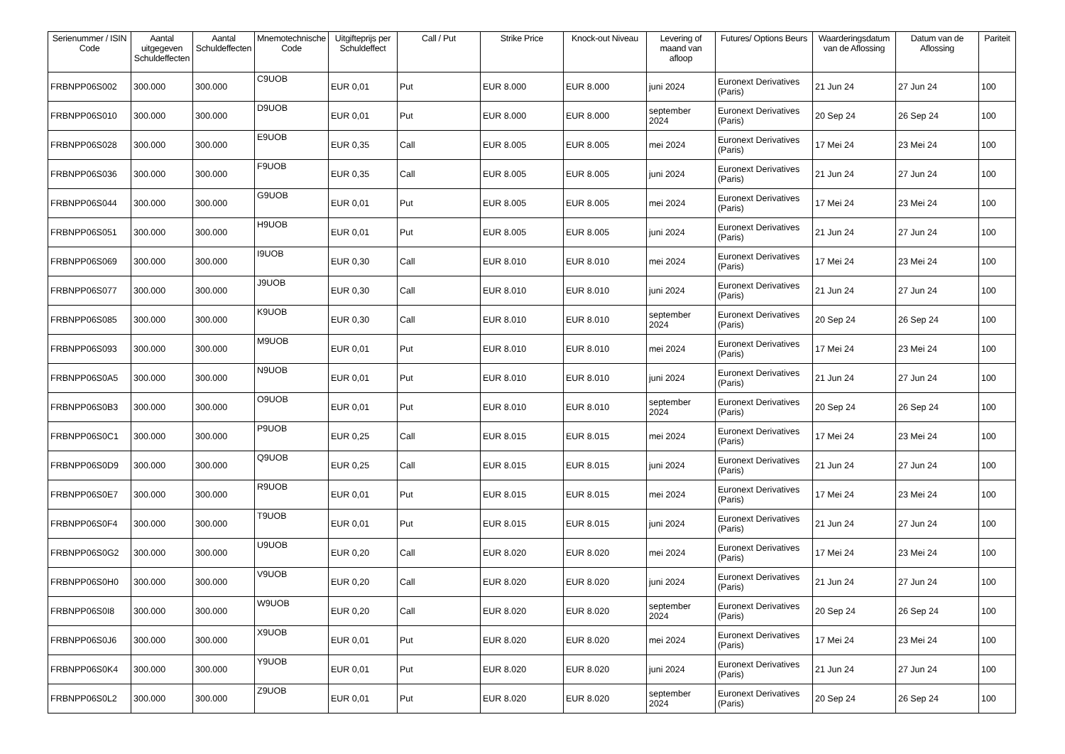| Serienummer / ISIN Code | Aantal uitgegeven Schuldeffecten | Aantal Schuldeffecten | Mnemotechnische Code | Uitgifteprijs per Schuldeffect | Call / Put | Strike Price | Knock-out Niveau | Levering of maand van afloop | Futures/ Options Beurs | Waarderingsdatum van de Aflossing | Datum van de Aflossing | Pariteit |
| --- | --- | --- | --- | --- | --- | --- | --- | --- | --- | --- | --- | --- |
| FRBNPP06S002 | 300.000 | 300.000 | C9UOB | EUR 0,01 | Put | EUR 8.000 | EUR 8.000 | juni 2024 | Euronext Derivatives (Paris) | 21 Jun 24 | 27 Jun 24 | 100 |
| FRBNPP06S010 | 300.000 | 300.000 | D9UOB | EUR 0,01 | Put | EUR 8.000 | EUR 8.000 | september 2024 | Euronext Derivatives (Paris) | 20 Sep 24 | 26 Sep 24 | 100 |
| FRBNPP06S028 | 300.000 | 300.000 | E9UOB | EUR 0,35 | Call | EUR 8.005 | EUR 8.005 | mei 2024 | Euronext Derivatives (Paris) | 17 Mei 24 | 23 Mei 24 | 100 |
| FRBNPP06S036 | 300.000 | 300.000 | F9UOB | EUR 0,35 | Call | EUR 8.005 | EUR 8.005 | juni 2024 | Euronext Derivatives (Paris) | 21 Jun 24 | 27 Jun 24 | 100 |
| FRBNPP06S044 | 300.000 | 300.000 | G9UOB | EUR 0,01 | Put | EUR 8.005 | EUR 8.005 | mei 2024 | Euronext Derivatives (Paris) | 17 Mei 24 | 23 Mei 24 | 100 |
| FRBNPP06S051 | 300.000 | 300.000 | H9UOB | EUR 0,01 | Put | EUR 8.005 | EUR 8.005 | juni 2024 | Euronext Derivatives (Paris) | 21 Jun 24 | 27 Jun 24 | 100 |
| FRBNPP06S069 | 300.000 | 300.000 | I9UOB | EUR 0,30 | Call | EUR 8.010 | EUR 8.010 | mei 2024 | Euronext Derivatives (Paris) | 17 Mei 24 | 23 Mei 24 | 100 |
| FRBNPP06S077 | 300.000 | 300.000 | J9UOB | EUR 0,30 | Call | EUR 8.010 | EUR 8.010 | juni 2024 | Euronext Derivatives (Paris) | 21 Jun 24 | 27 Jun 24 | 100 |
| FRBNPP06S085 | 300.000 | 300.000 | K9UOB | EUR 0,30 | Call | EUR 8.010 | EUR 8.010 | september 2024 | Euronext Derivatives (Paris) | 20 Sep 24 | 26 Sep 24 | 100 |
| FRBNPP06S093 | 300.000 | 300.000 | M9UOB | EUR 0,01 | Put | EUR 8.010 | EUR 8.010 | mei 2024 | Euronext Derivatives (Paris) | 17 Mei 24 | 23 Mei 24 | 100 |
| FRBNPP06S0A5 | 300.000 | 300.000 | N9UOB | EUR 0,01 | Put | EUR 8.010 | EUR 8.010 | juni 2024 | Euronext Derivatives (Paris) | 21 Jun 24 | 27 Jun 24 | 100 |
| FRBNPP06S0B3 | 300.000 | 300.000 | O9UOB | EUR 0,01 | Put | EUR 8.010 | EUR 8.010 | september 2024 | Euronext Derivatives (Paris) | 20 Sep 24 | 26 Sep 24 | 100 |
| FRBNPP06S0C1 | 300.000 | 300.000 | P9UOB | EUR 0,25 | Call | EUR 8.015 | EUR 8.015 | mei 2024 | Euronext Derivatives (Paris) | 17 Mei 24 | 23 Mei 24 | 100 |
| FRBNPP06S0D9 | 300.000 | 300.000 | Q9UOB | EUR 0,25 | Call | EUR 8.015 | EUR 8.015 | juni 2024 | Euronext Derivatives (Paris) | 21 Jun 24 | 27 Jun 24 | 100 |
| FRBNPP06S0E7 | 300.000 | 300.000 | R9UOB | EUR 0,01 | Put | EUR 8.015 | EUR 8.015 | mei 2024 | Euronext Derivatives (Paris) | 17 Mei 24 | 23 Mei 24 | 100 |
| FRBNPP06S0F4 | 300.000 | 300.000 | T9UOB | EUR 0,01 | Put | EUR 8.015 | EUR 8.015 | juni 2024 | Euronext Derivatives (Paris) | 21 Jun 24 | 27 Jun 24 | 100 |
| FRBNPP06S0G2 | 300.000 | 300.000 | U9UOB | EUR 0,20 | Call | EUR 8.020 | EUR 8.020 | mei 2024 | Euronext Derivatives (Paris) | 17 Mei 24 | 23 Mei 24 | 100 |
| FRBNPP06S0H0 | 300.000 | 300.000 | V9UOB | EUR 0,20 | Call | EUR 8.020 | EUR 8.020 | juni 2024 | Euronext Derivatives (Paris) | 21 Jun 24 | 27 Jun 24 | 100 |
| FRBNPP06S0I8 | 300.000 | 300.000 | W9UOB | EUR 0,20 | Call | EUR 8.020 | EUR 8.020 | september 2024 | Euronext Derivatives (Paris) | 20 Sep 24 | 26 Sep 24 | 100 |
| FRBNPP06S0J6 | 300.000 | 300.000 | X9UOB | EUR 0,01 | Put | EUR 8.020 | EUR 8.020 | mei 2024 | Euronext Derivatives (Paris) | 17 Mei 24 | 23 Mei 24 | 100 |
| FRBNPP06S0K4 | 300.000 | 300.000 | Y9UOB | EUR 0,01 | Put | EUR 8.020 | EUR 8.020 | juni 2024 | Euronext Derivatives (Paris) | 21 Jun 24 | 27 Jun 24 | 100 |
| FRBNPP06S0L2 | 300.000 | 300.000 | Z9UOB | EUR 0,01 | Put | EUR 8.020 | EUR 8.020 | september 2024 | Euronext Derivatives (Paris) | 20 Sep 24 | 26 Sep 24 | 100 |